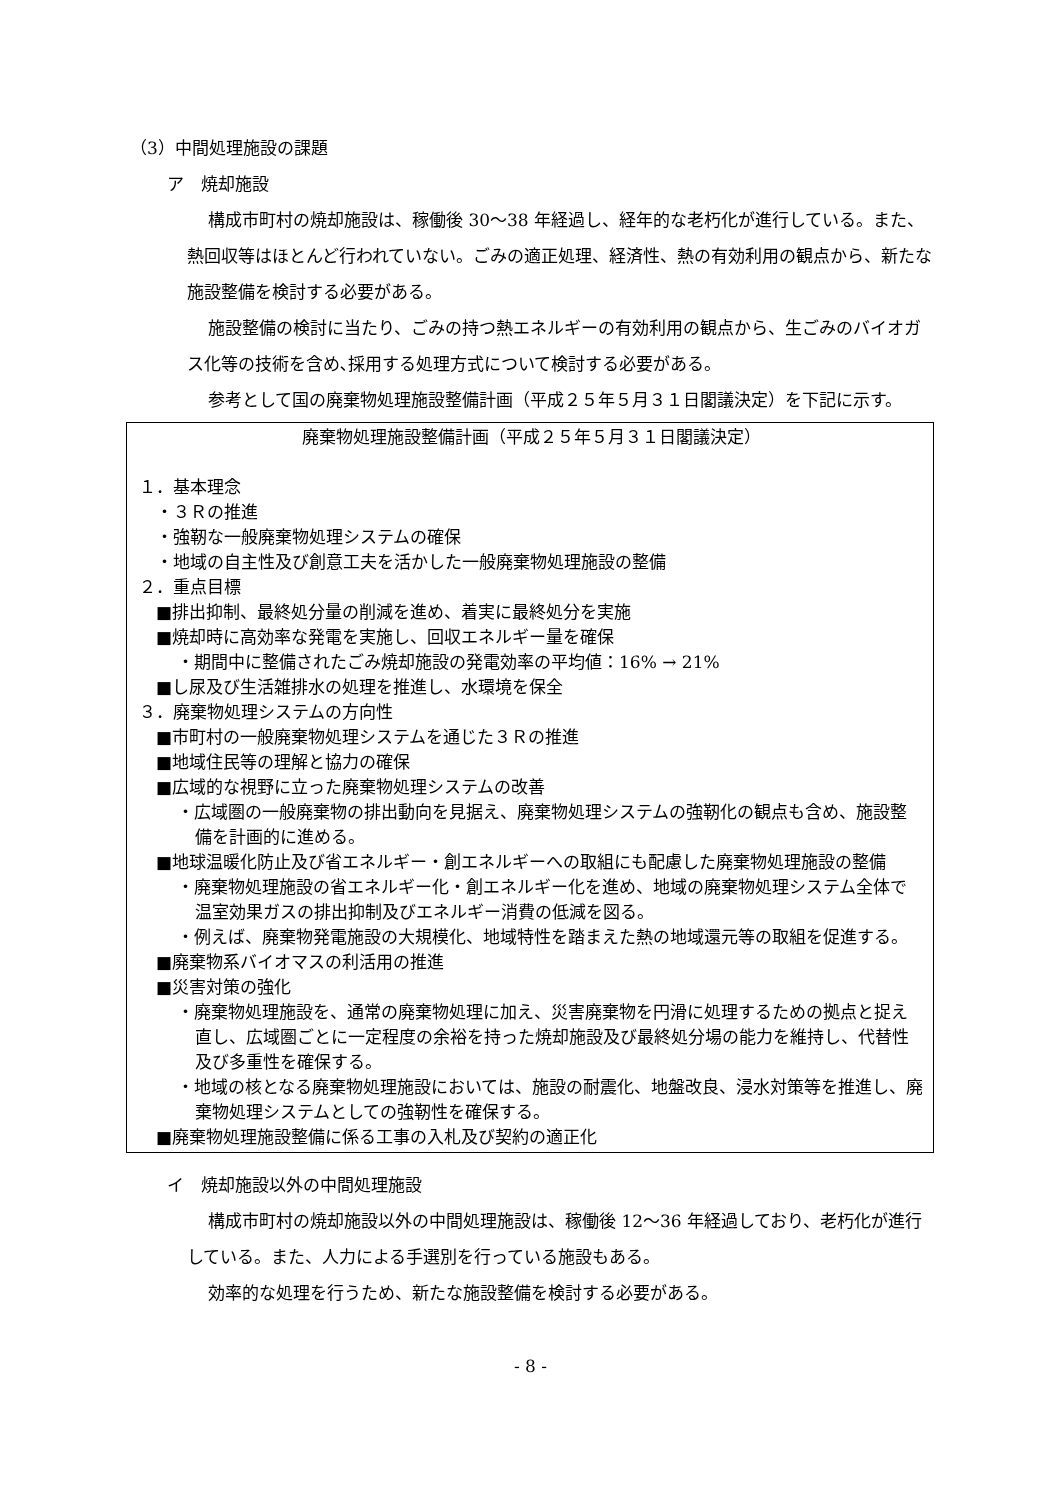（3）中間処理施設の課題
ア　焼却施設
構成市町村の焼却施設は、稼働後 30〜38 年経過し、経年的な老朽化が進行している。また、熱回収等はほとんど行われていない。ごみの適正処理、経済性、熱の有効利用の観点から、新たな施設整備を検討する必要がある。
施設整備の検討に当たり、ごみの持つ熱エネルギーの有効利用の観点から、生ごみのバイオガス化等の技術を含め､採用する処理方式について検討する必要がある。
参考として国の廃棄物処理施設整備計画（平成２５年５月３１日閣議決定）を下記に示す。
廃棄物処理施設整備計画（平成２５年５月３１日閣議決定）
１．基本理念
・３Ｒの推進
・強靭な一般廃棄物処理システムの確保
・地域の自主性及び創意工夫を活かした一般廃棄物処理施設の整備
２．重点目標
■排出抑制、最終処分量の削減を進め、着実に最終処分を実施
■焼却時に高効率な発電を実施し、回収エネルギー量を確保
・期間中に整備されたごみ焼却施設の発電効率の平均値：16% → 21%
■し尿及び生活雑排水の処理を推進し、水環境を保全
３．廃棄物処理システムの方向性
■市町村の一般廃棄物処理システムを通じた３Ｒの推進
■地域住民等の理解と協力の確保
■広域的な視野に立った廃棄物処理システムの改善
・広域圏の一般廃棄物の排出動向を見据え、廃棄物処理システムの強靭化の観点も含め、施設整備を計画的に進める。
■地球温暖化防止及び省エネルギー・創エネルギーへの取組にも配慮した廃棄物処理施設の整備
・廃棄物処理施設の省エネルギー化・創エネルギー化を進め、地域の廃棄物処理システム全体で温室効果ガスの排出抑制及びエネルギー消費の低減を図る。
・例えば、廃棄物発電施設の大規模化、地域特性を踏まえた熱の地域還元等の取組を促進する。
■廃棄物系バイオマスの利活用の推進
■災害対策の強化
・廃棄物処理施設を、通常の廃棄物処理に加え、災害廃棄物を円滑に処理するための拠点と捉え直し、広域圏ごとに一定程度の余裕を持った焼却施設及び最終処分場の能力を維持し、代替性及び多重性を確保する。
・地域の核となる廃棄物処理施設においては、施設の耐震化、地盤改良、浸水対策等を推進し、廃棄物処理システムとしての強靭性を確保する。
■廃棄物処理施設整備に係る工事の入札及び契約の適正化
イ　焼却施設以外の中間処理施設
構成市町村の焼却施設以外の中間処理施設は、稼働後 12〜36 年経過しており、老朽化が進行している。また、人力による手選別を行っている施設もある。
効率的な処理を行うため、新たな施設整備を検討する必要がある。
- 8 -